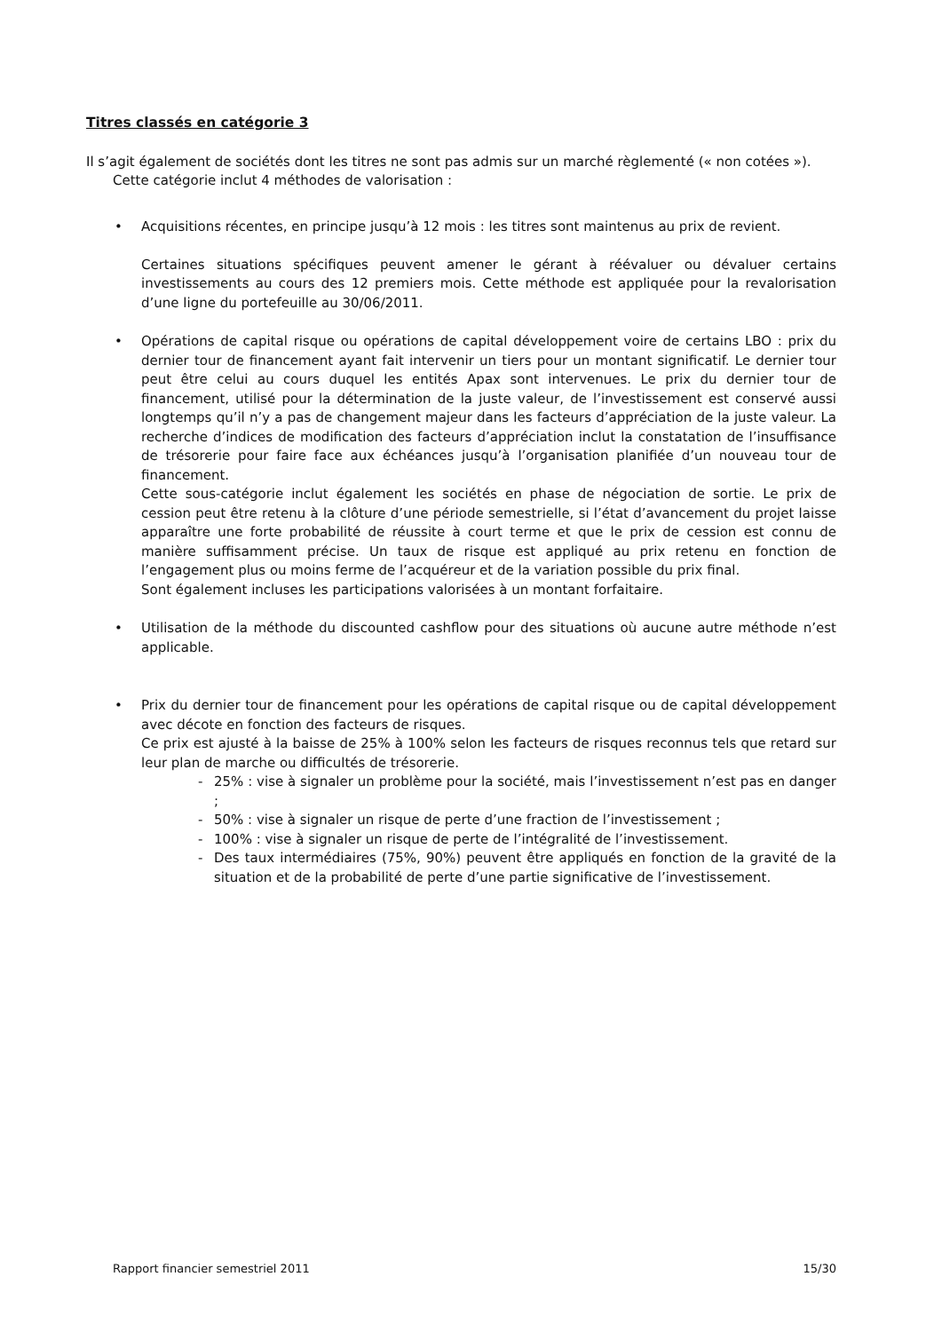Titres classés en catégorie 3
Il s’agit également de sociétés dont les titres ne sont pas admis sur un marché règlementé (« non cotées »).
Cette catégorie inclut 4 méthodes de valorisation :
• Acquisitions récentes, en principe jusqu’à 12 mois : les titres sont maintenus au prix de revient.
Certaines situations spécifiques peuvent amener le gérant à réévaluer ou dévaluer certains investissements au cours des 12 premiers mois. Cette méthode est appliquée pour la revalorisation d’une ligne du portefeuille au 30/06/2011.
• Opérations de capital risque ou opérations de capital développement voire de certains LBO : prix du dernier tour de financement ayant fait intervenir un tiers pour un montant significatif. Le dernier tour peut être celui au cours duquel les entités Apax sont intervenues. Le prix du dernier tour de financement, utilisé pour la détermination de la juste valeur, de l’investissement est conservé aussi longtemps qu’il n’y a pas de changement majeur dans les facteurs d’appréciation de la juste valeur. La recherche d’indices de modification des facteurs d’appréciation inclut la constatation de l’insuffisance de trésorerie pour faire face aux échéances jusqu’à l’organisation planifiée d’un nouveau tour de financement.
Cette sous-catégorie inclut également les sociétés en phase de négociation de sortie. Le prix de cession peut être retenu à la clôture d’une période semestrielle, si l’état d’avancement du projet laisse apparaître une forte probabilité de réussite à court terme et que le prix de cession est connu de manière suffisamment précise. Un taux de risque est appliqué au prix retenu en fonction de l’engagement plus ou moins ferme de l’acquéreur et de la variation possible du prix final.
Sont également incluses les participations valorisées à un montant forfaitaire.
• Utilisation de la méthode du discounted cashflow pour des situations où aucune autre méthode n’est applicable.
• Prix du dernier tour de financement pour les opérations de capital risque ou de capital développement avec décote en fonction des facteurs de risques.
Ce prix est ajusté à la baisse de 25% à 100% selon les facteurs de risques reconnus tels que retard sur leur plan de marche ou difficultés de trésorerie.
- 25% : vise à signaler un problème pour la société, mais l’investissement n’est pas en danger ;
- 50% : vise à signaler un risque de perte d’une fraction de l’investissement ;
- 100% : vise à signaler un risque de perte de l’intégralité de l’investissement.
- Des taux intermédiaires (75%, 90%) peuvent être appliqués en fonction de la gravité de la situation et de la probabilité de perte d’une partie significative de l’investissement.
Rapport financier semestriel 2011 15/30